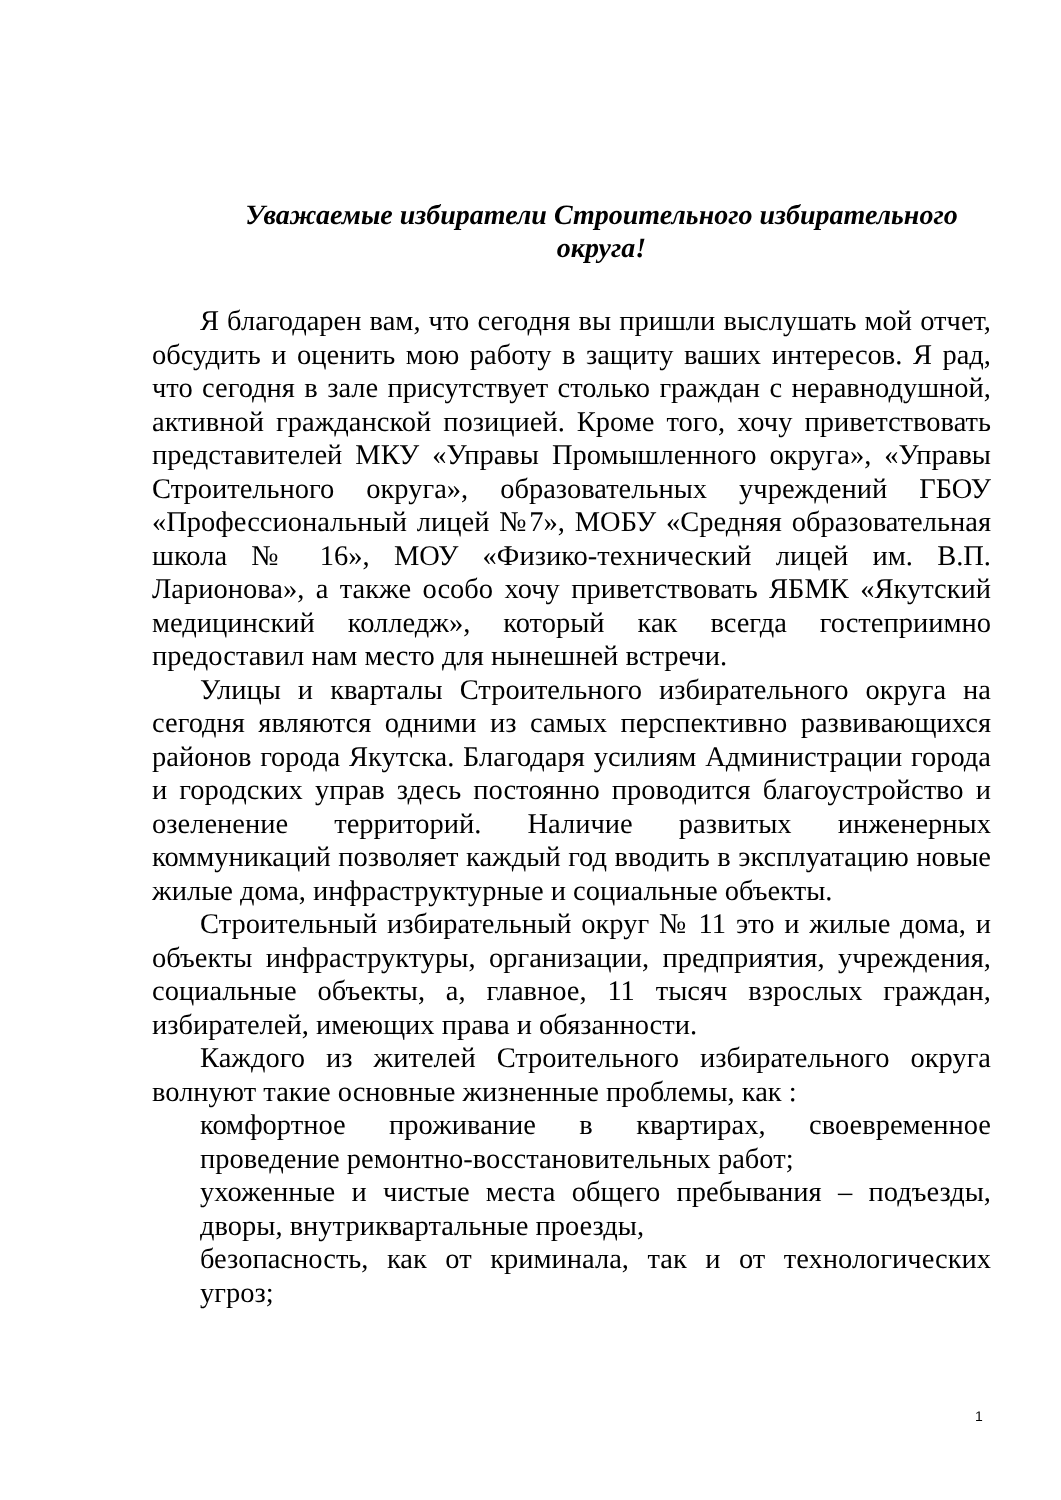Уважаемые избиратели Строительного избирательного округа!
Я благодарен вам, что сегодня вы пришли выслушать мой отчет, обсудить и оценить мою работу в защиту ваших интересов. Я рад, что сегодня в зале присутствует столько граждан с неравнодушной, активной гражданской позицией. Кроме того, хочу приветствовать представителей МКУ «Управы Промышленного округа», «Управы Строительного округа», образовательных учреждений ГБОУ «Профессиональный лицей №7», МОБУ «Средняя образовательная школа № 16», МОУ «Физико-технический лицей им. В.П. Ларионова», а также особо хочу приветствовать ЯБМК «Якутский медицинский колледж», который как всегда гостеприимно предоставил нам место для нынешней встречи.
Улицы и кварталы Строительного избирательного округа на сегодня являются одними из самых перспективно развивающихся районов города Якутска. Благодаря усилиям Администрации города и городских управ здесь постоянно проводится благоустройство и озеленение территорий. Наличие развитых инженерных коммуникаций позволяет каждый год вводить в эксплуатацию новые жилые дома, инфраструктурные и социальные объекты.
Строительный избирательный округ № 11 это и жилые дома, и объекты инфраструктуры, организации, предприятия, учреждения, социальные объекты, а, главное, 11 тысяч взрослых граждан, избирателей, имеющих права и обязанности.
Каждого из жителей Строительного избирательного округа волнуют такие основные жизненные проблемы, как :
комфортное проживание в квартирах, своевременное проведение ремонтно-восстановительных работ;
ухоженные и чистые места общего пребывания – подъезды, дворы, внутриквартальные проезды,
безопасность, как от криминала, так и от технологических угроз;
1